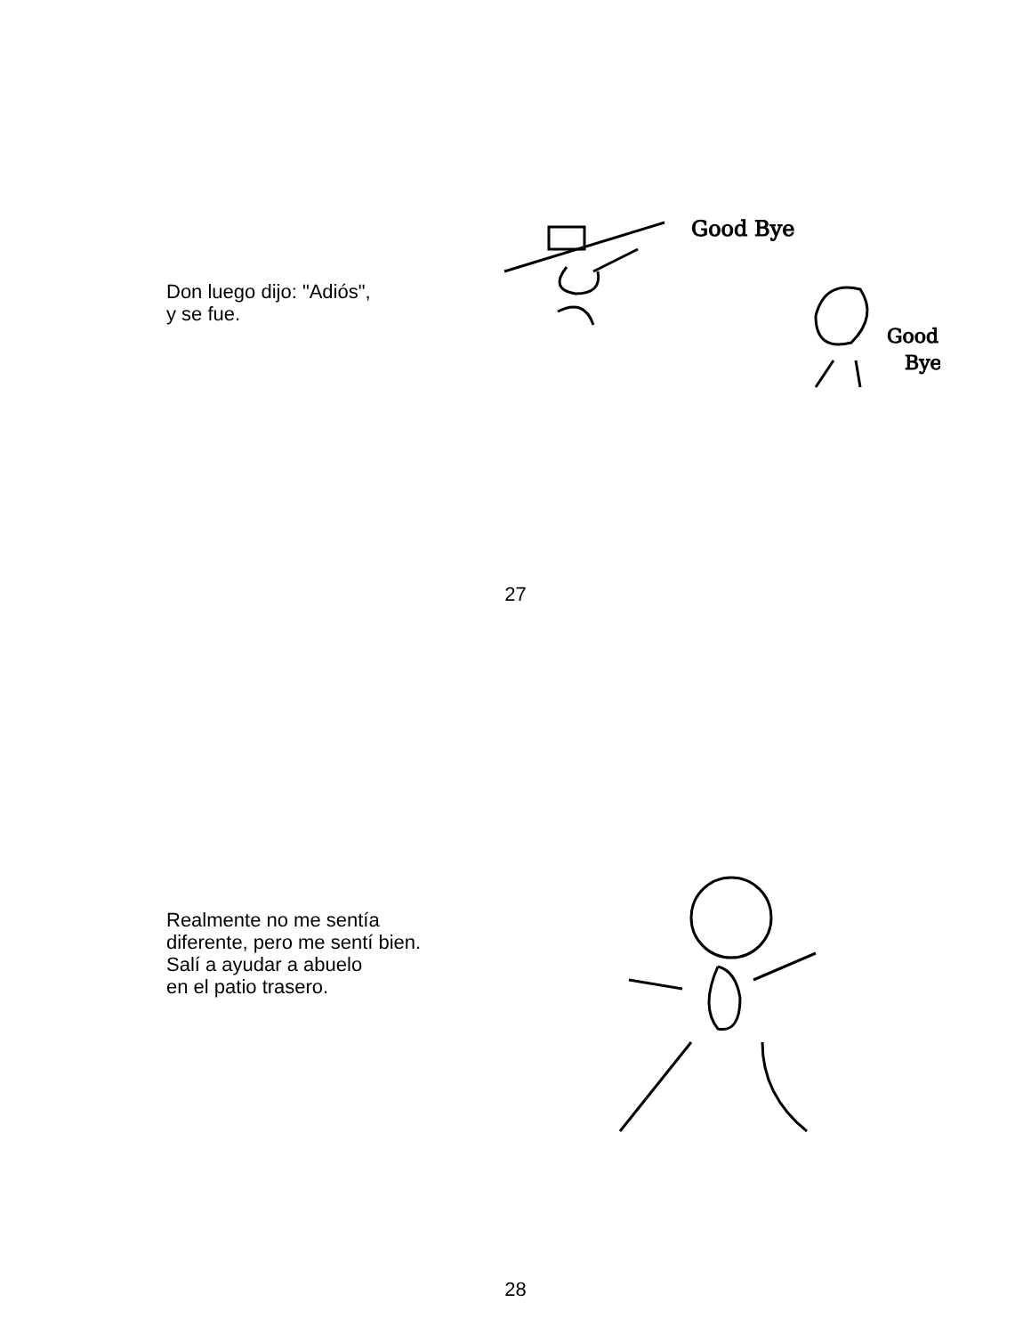Don luego dijo: "Adiós",
y se fue.
Good Bye
Good
Bye
27
Realmente no me sentía
diferente, pero me sentí bien.
Salí a ayudar a abuelo
en el patio trasero.
28